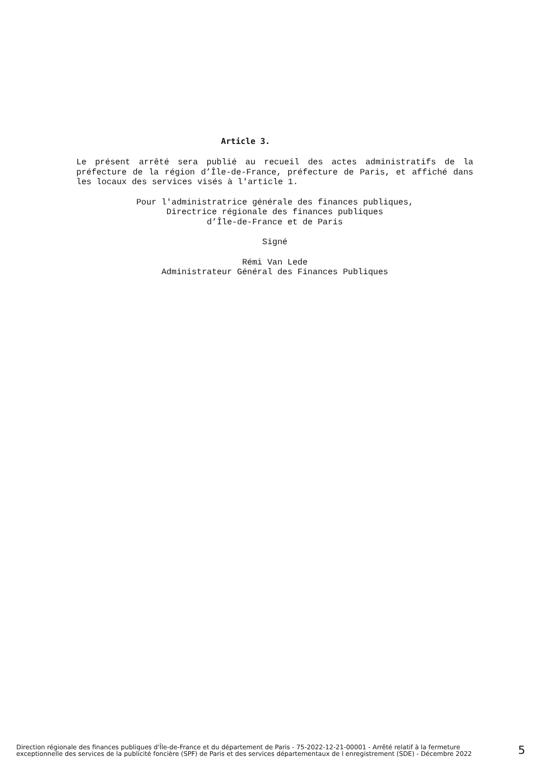Article 3.
Le présent arrêté sera publié au recueil des actes administratifs de la préfecture de la région d’Île-de-France, préfecture de Paris, et affiché dans les locaux des services visés à l'article 1.
Pour l'administratrice générale des finances publiques,
Directrice régionale des finances publiques
d’Île-de-France et de Paris
Signé
Rémi Van Lede
Administrateur Général des Finances Publiques
Direction régionale des finances publiques d'Île-de-France et du département de Paris - 75-2022-12-21-00001 - Arrêté relatif à la fermeture exceptionnelle des services de la publicité foncière (SPF) de Paris et des services départementaux de l enregistrement (SDE) - Décembre 2022
5